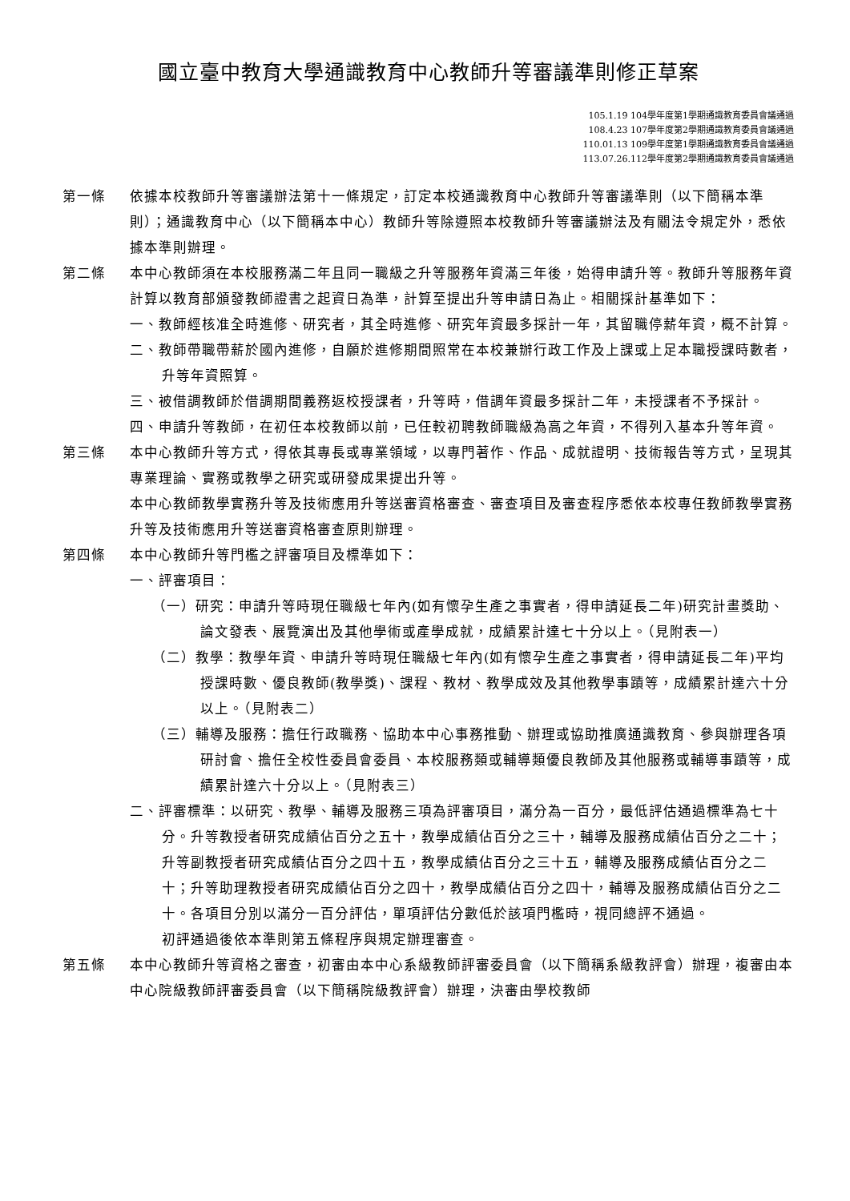國立臺中教育大學通識教育中心教師升等審議準則修正草案
105.1.19 104學年度第1學期通識教育委員會議通過
108.4.23 107學年度第2學期通識教育委員會議通過
110.01.13 109學年度第1學期通識教育委員會議通過
113.07.26.112學年度第2學期通識教育委員會議通過
第一條 依據本校教師升等審議辦法第十一條規定，訂定本校通識教育中心教師升等審議準則（以下簡稱本準則）；通識教育中心（以下簡稱本中心）教師升等除遵照本校教師升等審議辦法及有關法令規定外，悉依據本準則辦理。
第二條 本中心教師須在本校服務滿二年且同一職級之升等服務年資滿三年後，始得申請升等。教師升等服務年資計算以教育部頒發教師證書之起資日為準，計算至提出升等申請日為止。相關採計基準如下：
一、教師經核准全時進修、研究者，其全時進修、研究年資最多採計一年，其留職停薪年資，概不計算。
二、教師帶職帶薪於國內進修，自願於進修期間照常在本校兼辦行政工作及上課或上足本職授課時數者，升等年資照算。
三、被借調教師於借調期間義務返校授課者，升等時，借調年資最多採計二年，未授課者不予採計。
四、申請升等教師，在初任本校教師以前，已任較初聘教師職級為高之年資，不得列入基本升等年資。
第三條 本中心教師升等方式，得依其專長或專業領域，以專門著作、作品、成就證明、技術報告等方式，呈現其專業理論、實務或教學之研究或研發成果提出升等。
本中心教師教學實務升等及技術應用升等送審資格審查、審查項目及審查程序悉依本校專任教師教學實務升等及技術應用升等送審資格審查原則辦理。
第四條 本中心教師升等門檻之評審項目及標準如下：
一、評審項目：
（一）研究：申請升等時現任職級七年內(如有懷孕生產之事實者，得申請延長二年)研究計畫獎助、論文發表、展覽演出及其他學術或產學成就，成績累計達七十分以上。（見附表一）
（二）教學：教學年資、申請升等時現任職級七年內(如有懷孕生產之事實者，得申請延長二年)平均授課時數、優良教師(教學獎)、課程、教材、教學成效及其他教學事蹟等，成績累計達六十分以上。（見附表二）
（三）輔導及服務：擔任行政職務、協助本中心事務推動、辦理或協助推廣通識教育、參與辦理各項研討會、擔任全校性委員會委員、本校服務類或輔導類優良教師及其他服務或輔導事蹟等，成績累計達六十分以上。（見附表三）
二、評審標準：以研究、教學、輔導及服務三項為評審項目，滿分為一百分，最低評估通過標準為七十分。升等教授者研究成績佔百分之五十，教學成績佔百分之三十，輔導及服務成績佔百分之二十；升等副教授者研究成績佔百分之四十五，教學成績佔百分之三十五，輔導及服務成績佔百分之二十；升等助理教授者研究成績佔百分之四十，教學成績佔百分之四十，輔導及服務成績佔百分之二十。各項目分別以滿分一百分評估，單項評估分數低於該項門檻時，視同總評不通過。
初評通過後依本準則第五條程序與規定辦理審查。
第五條 本中心教師升等資格之審查，初審由本中心系級教師評審委員會（以下簡稱系級教評會）辦理，複審由本中心院級教師評審委員會（以下簡稱院級教評會）辦理，決審由學校教師